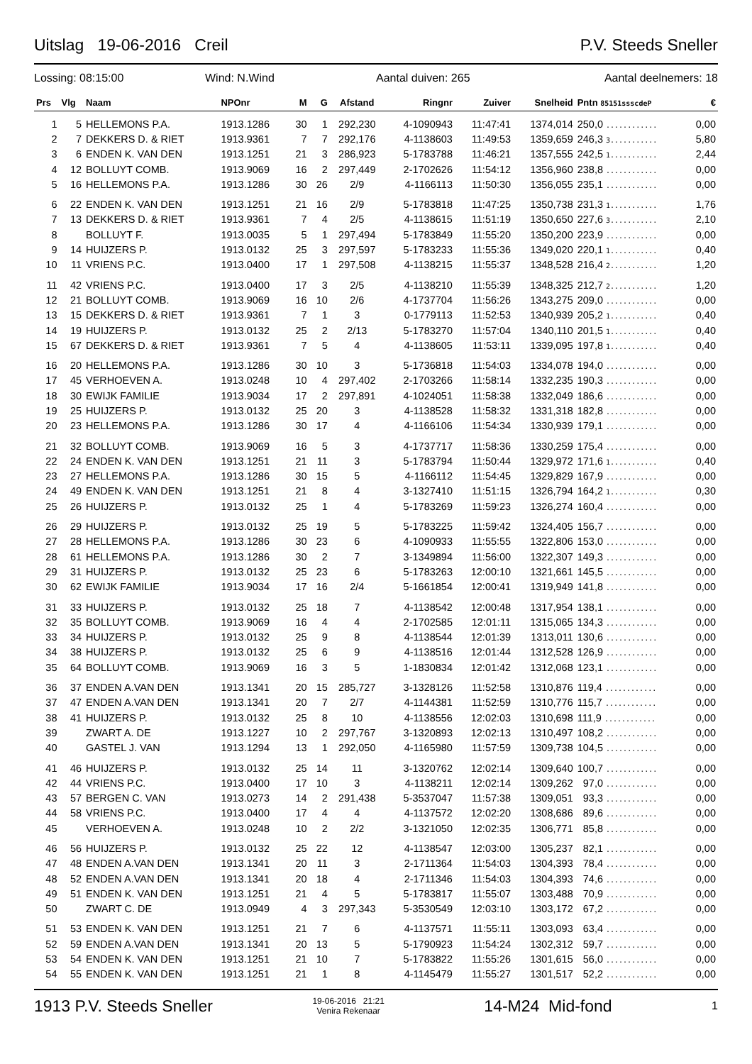Uitslag 19-06-2016 Creil P.V. Steeds Sneller
Lossing: 08:15:00 Wind: N.Wind Aantal duiven: 265 Aantal deelnemers: 18
| Prs | Vlg | Naam | NPOnr | M | G | Afstand | Ringnr | Zuiver | Snelheid | Pntn 85151ssscdeP | € |
| --- | --- | --- | --- | --- | --- | --- | --- | --- | --- | --- | --- |
| 1 | 5 | HELLEMONS P.A. | 1913.1286 | 30 | 1 | 292,230 | 4-1090943 | 11:47:41 | 1374,014 | 250,0 ............ | 0,00 |
| 2 | 7 | DEKKERS D. & RIET | 1913.9361 | 7 | 7 | 292,176 | 4-1138603 | 11:49:53 | 1359,659 | 246,3 3........... | 5,80 |
| 3 | 6 | ENDEN K. VAN DEN | 1913.1251 | 21 | 3 | 286,923 | 5-1783788 | 11:46:21 | 1357,555 | 242,5 1........... | 2,44 |
| 4 | 12 | BOLLUYT COMB. | 1913.9069 | 16 | 2 | 297,449 | 2-1702626 | 11:54:12 | 1356,960 | 238,8 ............ | 0,00 |
| 5 | 16 | HELLEMONS P.A. | 1913.1286 | 30 | 26 | 2/9 | 4-1166113 | 11:50:30 | 1356,055 | 235,1 ............ | 0,00 |
| 6 | 22 | ENDEN K. VAN DEN | 1913.1251 | 21 | 16 | 2/9 | 5-1783818 | 11:47:25 | 1350,738 | 231,3 1........... | 1,76 |
| 7 | 13 | DEKKERS D. & RIET | 1913.9361 | 7 | 4 | 2/5 | 4-1138615 | 11:51:19 | 1350,650 | 227,6 3........... | 2,10 |
| 8 | | BOLLUYT F. | 1913.0035 | 5 | 1 | 297,494 | 5-1783849 | 11:55:20 | 1350,200 | 223,9 ............ | 0,00 |
| 9 | 14 | HUIJZERS P. | 1913.0132 | 25 | 3 | 297,597 | 5-1783233 | 11:55:36 | 1349,020 | 220,1 1........... | 0,40 |
| 10 | 11 | VRIENS P.C. | 1913.0400 | 17 | 1 | 297,508 | 4-1138215 | 11:55:37 | 1348,528 | 216,4 2........... | 1,20 |
| 11 | 42 | VRIENS P.C. | 1913.0400 | 17 | 3 | 2/5 | 4-1138210 | 11:55:39 | 1348,325 | 212,7 2........... | 1,20 |
| 12 | 21 | BOLLUYT COMB. | 1913.9069 | 16 | 10 | 2/6 | 4-1737704 | 11:56:26 | 1343,275 | 209,0 ............ | 0,00 |
| 13 | 15 | DEKKERS D. & RIET | 1913.9361 | 7 | 1 | 3 | 0-1779113 | 11:52:53 | 1340,939 | 205,2 1........... | 0,40 |
| 14 | 19 | HUIJZERS P. | 1913.0132 | 25 | 2 | 2/13 | 5-1783270 | 11:57:04 | 1340,110 | 201,5 1........... | 0,40 |
| 15 | 67 | DEKKERS D. & RIET | 1913.9361 | 7 | 5 | 4 | 4-1138605 | 11:53:11 | 1339,095 | 197,8 1........... | 0,40 |
| 16 | 20 | HELLEMONS P.A. | 1913.1286 | 30 | 10 | 3 | 5-1736818 | 11:54:03 | 1334,078 | 194,0 ............ | 0,00 |
| 17 | 45 | VERHOEVEN A. | 1913.0248 | 10 | 4 | 297,402 | 2-1703266 | 11:58:14 | 1332,235 | 190,3 ............ | 0,00 |
| 18 | 30 | EWIJK FAMILIE | 1913.9034 | 17 | 2 | 297,891 | 4-1024051 | 11:58:38 | 1332,049 | 186,6 ............ | 0,00 |
| 19 | 25 | HUIJZERS P. | 1913.0132 | 25 | 20 | 3 | 4-1138528 | 11:58:32 | 1331,318 | 182,8 ............ | 0,00 |
| 20 | 23 | HELLEMONS P.A. | 1913.1286 | 30 | 17 | 4 | 4-1166106 | 11:54:34 | 1330,939 | 179,1 ............ | 0,00 |
| 21 | 32 | BOLLUYT COMB. | 1913.9069 | 16 | 5 | 3 | 4-1737717 | 11:58:36 | 1330,259 | 175,4 ............ | 0,00 |
| 22 | 24 | ENDEN K. VAN DEN | 1913.1251 | 21 | 11 | 3 | 5-1783794 | 11:50:44 | 1329,972 | 171,6 1........... | 0,40 |
| 23 | 27 | HELLEMONS P.A. | 1913.1286 | 30 | 15 | 5 | 4-1166112 | 11:54:45 | 1329,829 | 167,9 ............ | 0,00 |
| 24 | 49 | ENDEN K. VAN DEN | 1913.1251 | 21 | 8 | 4 | 3-1327410 | 11:51:15 | 1326,794 | 164,2 1........... | 0,30 |
| 25 | 26 | HUIJZERS P. | 1913.0132 | 25 | 1 | 4 | 5-1783269 | 11:59:23 | 1326,274 | 160,4 ............ | 0,00 |
| 26 | 29 | HUIJZERS P. | 1913.0132 | 25 | 19 | 5 | 5-1783225 | 11:59:42 | 1324,405 | 156,7 ............ | 0,00 |
| 27 | 28 | HELLEMONS P.A. | 1913.1286 | 30 | 23 | 6 | 4-1090933 | 11:55:55 | 1322,806 | 153,0 ............ | 0,00 |
| 28 | 61 | HELLEMONS P.A. | 1913.1286 | 30 | 2 | 7 | 3-1349894 | 11:56:00 | 1322,307 | 149,3 ............ | 0,00 |
| 29 | 31 | HUIJZERS P. | 1913.0132 | 25 | 23 | 6 | 5-1783263 | 12:00:10 | 1321,661 | 145,5 ............ | 0,00 |
| 30 | 62 | EWIJK FAMILIE | 1913.9034 | 17 | 16 | 2/4 | 5-1661854 | 12:00:41 | 1319,949 | 141,8 ............ | 0,00 |
| 31 | 33 | HUIJZERS P. | 1913.0132 | 25 | 18 | 7 | 4-1138542 | 12:00:48 | 1317,954 | 138,1 ............ | 0,00 |
| 32 | 35 | BOLLUYT COMB. | 1913.9069 | 16 | 4 | 4 | 2-1702585 | 12:01:11 | 1315,065 | 134,3 ............ | 0,00 |
| 33 | 34 | HUIJZERS P. | 1913.0132 | 25 | 9 | 8 | 4-1138544 | 12:01:39 | 1313,011 | 130,6 ............ | 0,00 |
| 34 | 38 | HUIJZERS P. | 1913.0132 | 25 | 6 | 9 | 4-1138516 | 12:01:44 | 1312,528 | 126,9 ............ | 0,00 |
| 35 | 64 | BOLLUYT COMB. | 1913.9069 | 16 | 3 | 5 | 1-1830834 | 12:01:42 | 1312,068 | 123,1 ............ | 0,00 |
| 36 | 37 | ENDEN A.VAN DEN | 1913.1341 | 20 | 15 | 285,727 | 3-1328126 | 11:52:58 | 1310,876 | 119,4 ............ | 0,00 |
| 37 | 47 | ENDEN A.VAN DEN | 1913.1341 | 20 | 7 | 2/7 | 4-1144381 | 11:52:59 | 1310,776 | 115,7 ............ | 0,00 |
| 38 | 41 | HUIJZERS P. | 1913.0132 | 25 | 8 | 10 | 4-1138556 | 12:02:03 | 1310,698 | 111,9 ............ | 0,00 |
| 39 | | ZWART A. DE | 1913.1227 | 10 | 2 | 297,767 | 3-1320893 | 12:02:13 | 1310,497 | 108,2 ............ | 0,00 |
| 40 | | GASTEL J. VAN | 1913.1294 | 13 | 1 | 292,050 | 4-1165980 | 11:57:59 | 1309,738 | 104,5 ............ | 0,00 |
| 41 | 46 | HUIJZERS P. | 1913.0132 | 25 | 14 | 11 | 3-1320762 | 12:02:14 | 1309,640 | 100,7 ............ | 0,00 |
| 42 | 44 | VRIENS P.C. | 1913.0400 | 17 | 10 | 3 | 4-1138211 | 12:02:14 | 1309,262 | 97,0 ............ | 0,00 |
| 43 | 57 | BERGEN C. VAN | 1913.0273 | 14 | 2 | 291,438 | 5-3537047 | 11:57:38 | 1309,051 | 93,3 ............ | 0,00 |
| 44 | 58 | VRIENS P.C. | 1913.0400 | 17 | 4 | 4 | 4-1137572 | 12:02:20 | 1308,686 | 89,6 ............ | 0,00 |
| 45 | | VERHOEVEN A. | 1913.0248 | 10 | 2 | 2/2 | 3-1321050 | 12:02:35 | 1306,771 | 85,8 ............ | 0,00 |
| 46 | 56 | HUIJZERS P. | 1913.0132 | 25 | 22 | 12 | 4-1138547 | 12:03:00 | 1305,237 | 82,1 ............ | 0,00 |
| 47 | 48 | ENDEN A.VAN DEN | 1913.1341 | 20 | 11 | 3 | 2-1711364 | 11:54:03 | 1304,393 | 78,4 ............ | 0,00 |
| 48 | 52 | ENDEN A.VAN DEN | 1913.1341 | 20 | 18 | 4 | 2-1711346 | 11:54:03 | 1304,393 | 74,6 ............ | 0,00 |
| 49 | 51 | ENDEN K. VAN DEN | 1913.1251 | 21 | 4 | 5 | 5-1783817 | 11:55:07 | 1303,488 | 70,9 ............ | 0,00 |
| 50 | | ZWART C. DE | 1913.0949 | 4 | 3 | 297,343 | 5-3530549 | 12:03:10 | 1303,172 | 67,2 ............ | 0,00 |
| 51 | 53 | ENDEN K. VAN DEN | 1913.1251 | 21 | 7 | 6 | 4-1137571 | 11:55:11 | 1303,093 | 63,4 ............ | 0,00 |
| 52 | 59 | ENDEN A.VAN DEN | 1913.1341 | 20 | 13 | 5 | 5-1790923 | 11:54:24 | 1302,312 | 59,7 ............ | 0,00 |
| 53 | 54 | ENDEN K. VAN DEN | 1913.1251 | 21 | 10 | 7 | 5-1783822 | 11:55:26 | 1301,615 | 56,0 ............ | 0,00 |
| 54 | 55 | ENDEN K. VAN DEN | 1913.1251 | 21 | 1 | 8 | 4-1145479 | 11:55:27 | 1301,517 | 52,2 ............ | 0,00 |
1913 P.V. Steeds Sneller 19-06-2016 21:21
Venira Rekenaar 14-M24 Mid-fond 1